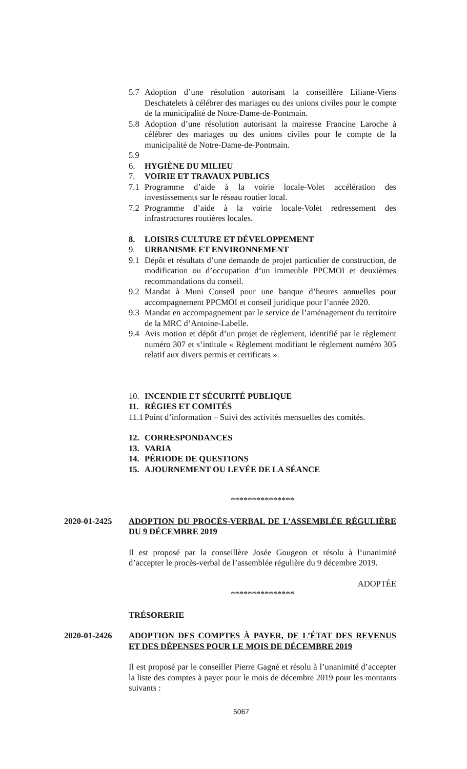5.7 Adoption d’une résolution autorisant la conseillère Liliane-Viens Deschatelets à célébrer des mariages ou des unions civiles pour le compte de la municipalité de Notre-Dame-de-Pontmain.
5.8 Adoption d’une résolution autorisant la mairesse Francine Laroche à célébrer des mariages ou des unions civiles pour le compte de la municipalité de Notre-Dame-de-Pontmain.
5.9
6. HYGIÈNE DU MILIEU
7. VOIRIE ET TRAVAUX PUBLICS
7.1 Programme d’aide à la voirie locale-Volet accélération des investissements sur le réseau routier local.
7.2 Programme d’aide à la voirie locale-Volet redressement des infrastructures routières locales.
8. LOISIRS CULTURE ET DÉVELOPPEMENT
9. URBANISME ET ENVIRONNEMENT
9.1 Dépôt et résultats d’une demande de projet particulier de construction, de modification ou d’occupation d’un immeuble PPCMOI et deuxièmes recommandations du conseil.
9.2 Mandat à Muni Conseil pour une banque d’heures annuelles pour accompagnement PPCMOI et conseil juridique pour l’année 2020.
9.3 Mandat en accompagnement par le service de l’aménagement du territoire de la MRC d’Antoine-Labelle.
9.4 Avis motion et dépôt d’un projet de règlement, identifié par le règlement numéro 307 et s’intitule « Règlement modifiant le règlement numéro 305 relatif aux divers permis et certificats ».
10. INCENDIE ET SÉCURITÉ PUBLIQUE
11. RÉGIES ET COMITÉS
11.1 Point d’information – Suivi des activités mensuelles des comités.
12. CORRESPONDANCES
13. VARIA
14. PÉRIODE DE QUESTIONS
15. AJOURNEMENT OU LEVÉE DE LA SÉANCE
***************
2020-01-2425 ADOPTION DU PROCÈS-VERBAL DE L’ASSEMBLÉE RÉGULIÈRE DU 9 DÉCEMBRE 2019
Il est proposé par la conseillère Josée Gougeon et résolu à l’unanimité d’accepter le procès-verbal de l’assemblée régulière du 9 décembre 2019.
ADOPTÉE
***************
TRÉSORERIE
2020-01-2426 ADOPTION DES COMPTES À PAYER, DE L’ÉTAT DES REVENUS ET DES DÉPENSES POUR LE MOIS DE DÉCEMBRE 2019
Il est proposé par le conseiller Pierre Gagné et résolu à l’unanimité d’accepter la liste des comptes à payer pour le mois de décembre 2019 pour les montants suivants :
5067